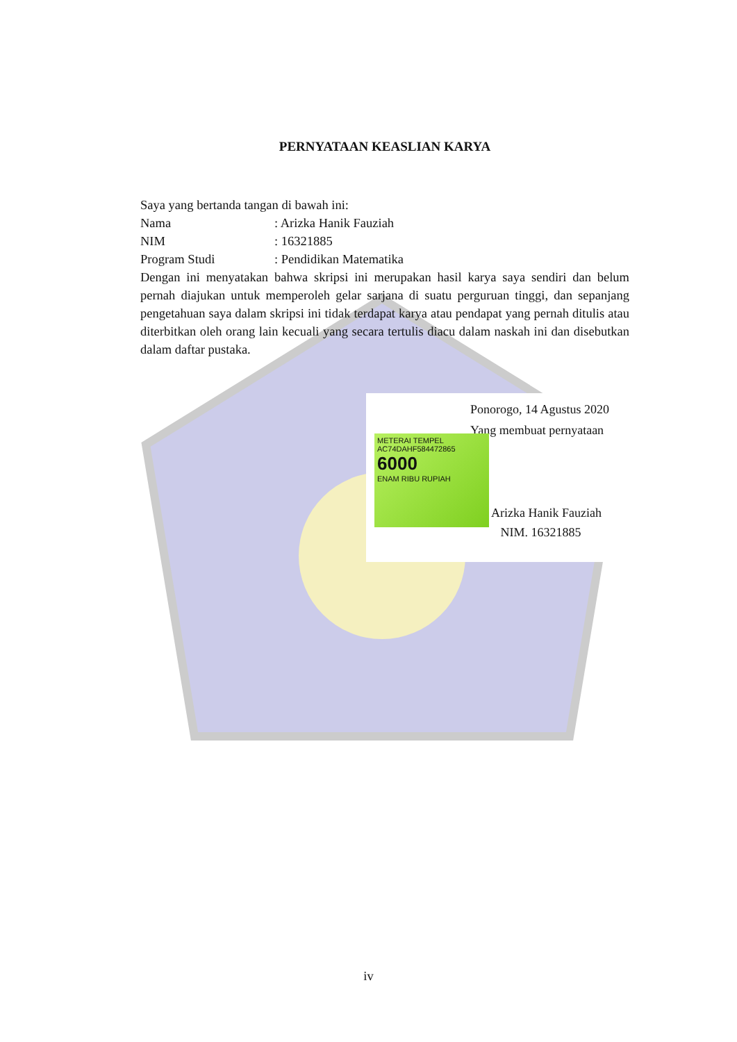PERNYATAAN KEASLIAN KARYA
Saya yang bertanda tangan di bawah ini:
Nama: Arizka Hanik Fauziah
NIM: 16321885
Program Studi: Pendidikan Matematika
Dengan ini menyatakan bahwa skripsi ini merupakan hasil karya saya sendiri dan belum pernah diajukan untuk memperoleh gelar sarjana di suatu perguruan tinggi, dan sepanjang pengetahuan saya dalam skripsi ini tidak terdapat karya atau pendapat yang pernah ditulis atau diterbitkan oleh orang lain kecuali yang secara tertulis diacu dalam naskah ini dan disebutkan dalam daftar pustaka.
Ponorogo, 14 Agustus 2020
Yang membuat pernyataan
METERAI TEMPEL
AC74DAHF584472865
6000
ENAM RIBU RUPIAH
Arizka Hanik Fauziah
NIM. 16321885
iv